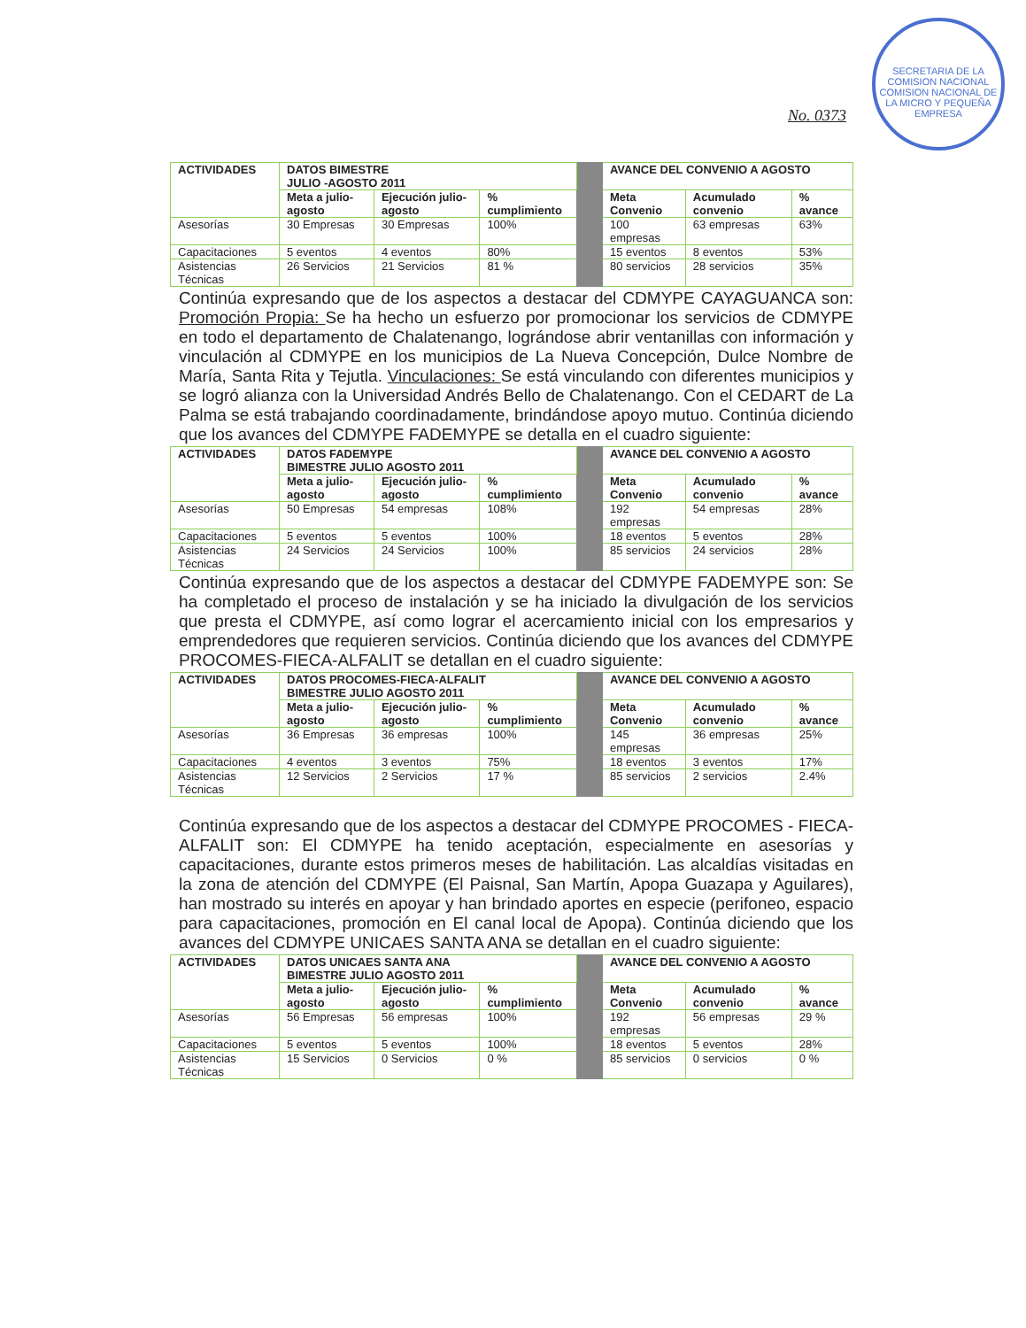SECRETARIA DE LA COMISION NACIONAL
COMISION NACIONAL DE LA MICRO Y PEQUEÑA EMPRESA
No. 0373
| ACTIVIDADES | DATOS BIMESTRE JULIO -AGOSTO 2011 | | | | AVANCE DEL CONVENIO A AGOSTO | | |
| | Meta a julio-agosto | Ejecución julio-agosto | % cumplimiento | | Meta Convenio | Acumulado convenio | % avance |
| Asesorías | 30 Empresas | 30 Empresas | 100% | | 100 empresas | 63 empresas | 63% |
| Capacitaciones | 5 eventos | 4 eventos | 80% | | 15 eventos | 8 eventos | 53% |
| Asistencias Técnicas | 26 Servicios | 21 Servicios | 81 % | | 80 servicios | 28 servicios | 35% |
Continúa expresando que de los aspectos a destacar del CDMYPE CAYAGUANCA son: Promoción Propia: Se ha hecho un esfuerzo por promocionar los servicios de CDMYPE en todo el departamento de Chalatenango, lográndose abrir ventanillas con información y vinculación al CDMYPE en los municipios de La Nueva Concepción, Dulce Nombre de María, Santa Rita y Tejutla. Vinculaciones: Se está vinculando con diferentes municipios y se logró alianza con la Universidad Andrés Bello de Chalatenango. Con el CEDART de La Palma se está trabajando coordinadamente, brindándose apoyo mutuo. Continúa diciendo que los avances del CDMYPE FADEMYPE se detalla en el cuadro siguiente:
| ACTIVIDADES | DATOS FADEMYPE BIMESTRE JULIO AGOSTO 2011 | | | | AVANCE DEL CONVENIO A AGOSTO | | |
| | Meta a julio-agosto | Ejecución julio-agosto | % cumplimiento | | Meta Convenio | Acumulado convenio | % avance |
| Asesorías | 50 Empresas | 54 empresas | 108% | | 192 empresas | 54 empresas | 28% |
| Capacitaciones | 5 eventos | 5 eventos | 100% | | 18 eventos | 5 eventos | 28% |
| Asistencias Técnicas | 24 Servicios | 24 Servicios | 100% | | 85 servicios | 24 servicios | 28% |
Continúa expresando que de los aspectos a destacar del CDMYPE FADEMYPE son: Se ha completado el proceso de instalación y se ha iniciado la divulgación de los servicios que presta el CDMYPE, así como lograr el acercamiento inicial con los empresarios y emprendedores que requieren servicios. Continúa diciendo que los avances del CDMYPE PROCOMES-FIECA-ALFALIT se detallan en el cuadro siguiente:
| ACTIVIDADES | DATOS PROCOMES-FIECA-ALFALIT BIMESTRE JULIO AGOSTO 2011 | | | | AVANCE DEL CONVENIO A AGOSTO | | |
| | Meta a julio-agosto | Ejecución julio-agosto | % cumplimiento | | Meta Convenio | Acumulado convenio | % avance |
| Asesorías | 36 Empresas | 36 empresas | 100% | | 145 empresas | 36 empresas | 25% |
| Capacitaciones | 4 eventos | 3 eventos | 75% | | 18 eventos | 3 eventos | 17% |
| Asistencias Técnicas | 12 Servicios | 2 Servicios | 17 % | | 85 servicios | 2 servicios | 2.4% |
Continúa expresando que de los aspectos a destacar del CDMYPE PROCOMES - FIECA- ALFALIT son: El CDMYPE ha tenido aceptación, especialmente en asesorías y capacitaciones, durante estos primeros meses de habilitación. Las alcaldías visitadas en la zona de atención del CDMYPE (El Paisnal, San Martín, Apopa Guazapa y Aguilares), han mostrado su interés en apoyar y han brindado aportes en especie (perifoneo, espacio para capacitaciones, promoción en El canal local de Apopa). Continúa diciendo que los avances del CDMYPE UNICAES SANTA ANA se detallan en el cuadro siguiente:
| ACTIVIDADES | DATOS UNICAES SANTA ANA BIMESTRE JULIO AGOSTO 2011 | | | | AVANCE DEL CONVENIO A AGOSTO | | |
| | Meta a julio-agosto | Ejecución julio-agosto | % cumplimiento | | Meta Convenio | Acumulado convenio | % avance |
| Asesorías | 56 Empresas | 56 empresas | 100% | | 192 empresas | 56 empresas | 29 % |
| Capacitaciones | 5 eventos | 5 eventos | 100% | | 18 eventos | 5 eventos | 28% |
| Asistencias Técnicas | 15 Servicios | 0 Servicios | 0 % | | 85 servicios | 0 servicios | 0 % |